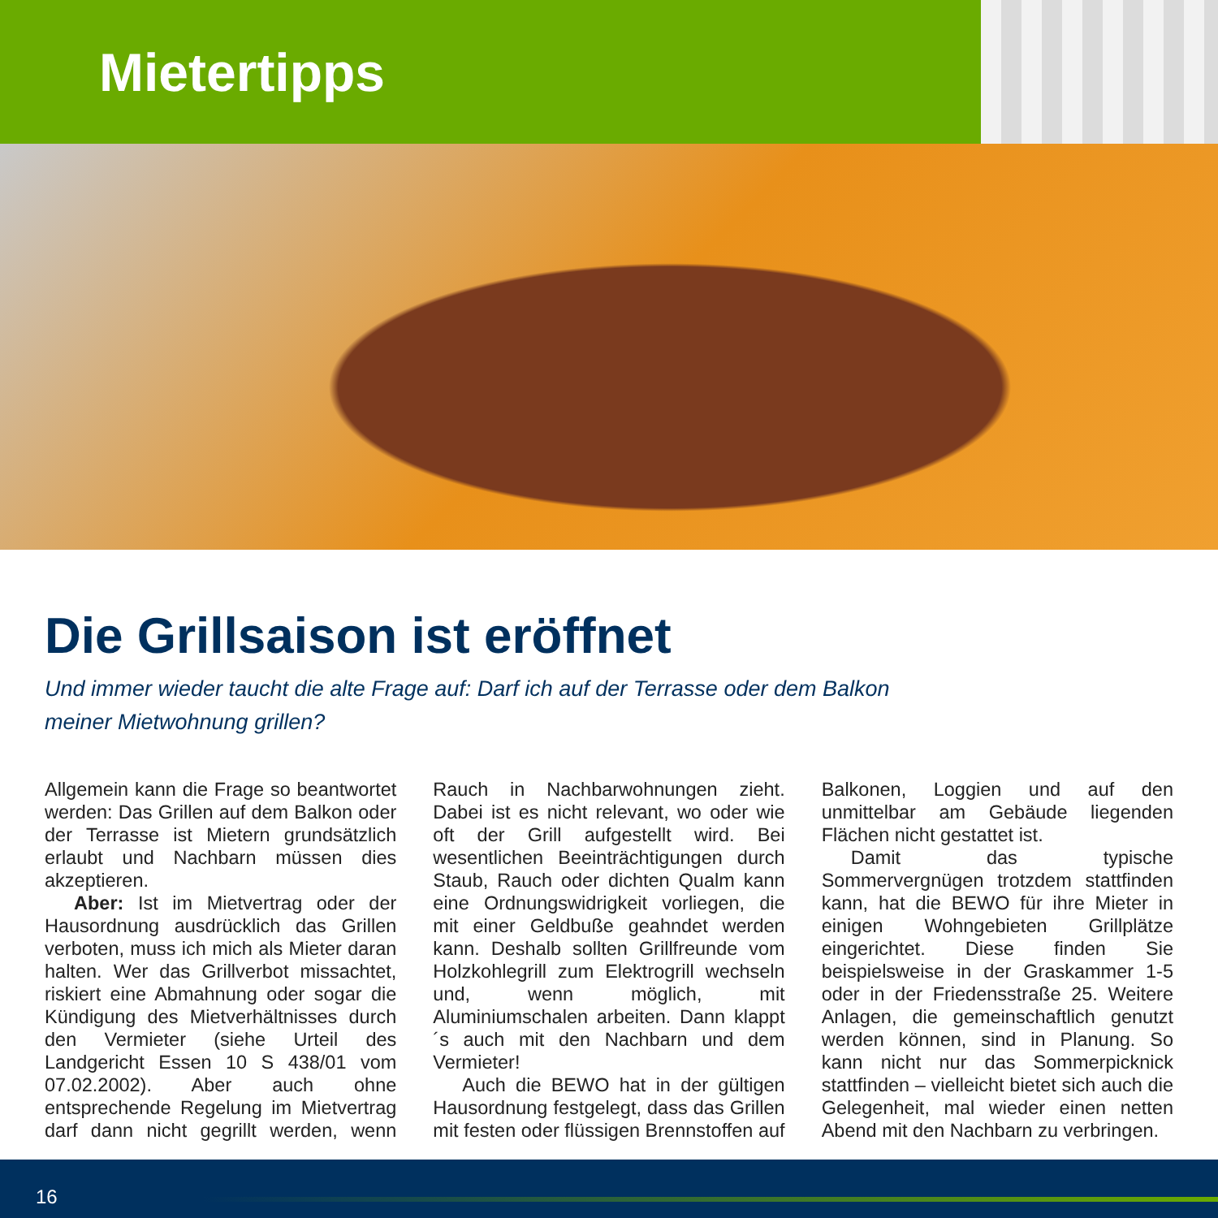Mietertipps
Die Grillsaison ist eröffnet
Und immer wieder taucht die alte Frage auf: Darf ich auf der Terrasse oder dem Balkon meiner Mietwohnung grillen?
Allgemein kann die Frage so beantwortet werden: Das Grillen auf dem Balkon oder der Terrasse ist Mietern grundsätzlich erlaubt und Nachbarn müssen dies akzeptieren.
Aber: Ist im Mietvertrag oder der Hausordnung ausdrücklich das Grillen verboten, muss ich mich als Mieter daran halten. Wer das Grillverbot missachtet, riskiert eine Abmahnung oder sogar die Kündigung des Mietverhältnisses durch den Vermieter (siehe Urteil des Landgericht Essen 10 S 438/01 vom 07.02.2002). Aber auch ohne entsprechende Regelung im Mietvertrag darf dann nicht gegrillt werden, wenn Rauch in Nachbarwohnungen zieht. Dabei ist es nicht relevant, wo oder wie oft der Grill aufgestellt wird. Bei wesentlichen Beeinträchtigungen durch Staub, Rauch oder dichten Qualm kann eine Ordnungswidrigkeit vorliegen, die mit einer Geldbuße geahndet werden kann. Deshalb sollten Grillfreunde vom Holzkohlegrill zum Elektrogrill wechseln und, wenn möglich, mit Aluminiumschalen arbeiten. Dann klappt´s auch mit den Nachbarn und dem Vermieter!
Auch die BEWO hat in der gültigen Hausordnung festgelegt, dass das Grillen mit festen oder flüssigen Brennstoffen auf Balkonen, Loggien und auf den unmittelbar am Gebäude liegenden Flächen nicht gestattet ist.
Damit das typische Sommervergnügen trotzdem stattfinden kann, hat die BEWO für ihre Mieter in einigen Wohngebieten Grillplätze eingerichtet. Diese finden Sie beispielsweise in der Graskammer 1-5 oder in der Friedensstraße 25. Weitere Anlagen, die gemeinschaftlich genutzt werden können, sind in Planung. So kann nicht nur das Sommerpicknick stattfinden – vielleicht bietet sich auch die Gelegenheit, mal wieder einen netten Abend mit den Nachbarn zu verbringen.
16